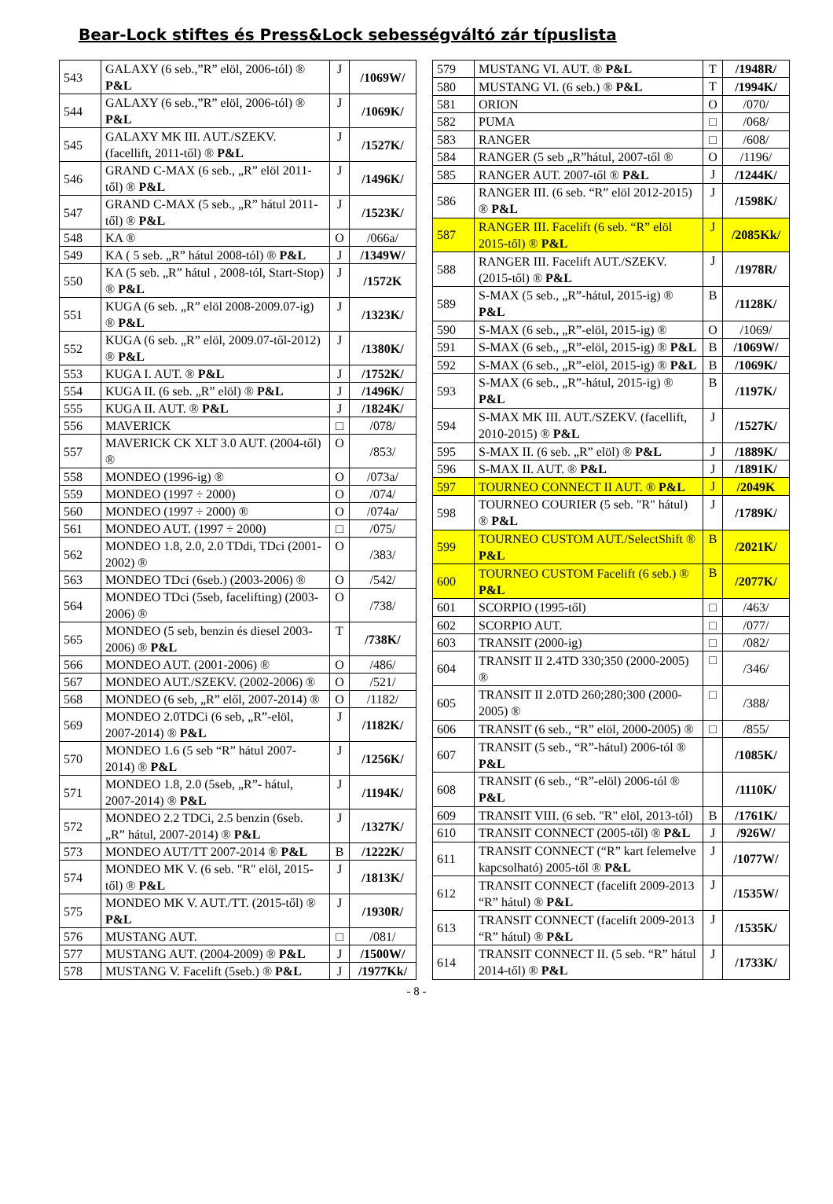Bear-Lock stiftes és Press&Lock sebességváltó zár típuslista
| 543 | GALAXY (6 seb.,”R” elöl, 2006-tól) ® P&L | J | /1069W/ |
| 544 | GALAXY (6 seb.,”R” elöl, 2006-tól) ® P&L | J | /1069K/ |
| 545 | GALAXY MK III. AUT./SZEKV. (facellift, 2011-től) ® P&L | J | /1527K/ |
| 546 | GRAND C-MAX (6 seb., „R” elöl 2011-től) ® P&L | J | /1496K/ |
| 547 | GRAND C-MAX (5 seb., „R” hátul 2011-től) ® P&L | J | /1523K/ |
| 548 | KA ® | O | /066a/ |
| 549 | KA ( 5 seb. „R” hátul 2008-tól) ® P&L | J | /1349W/ |
| 550 | KA (5 seb. „R” hátul , 2008-tól, Start-Stop) ® P&L | J | /1572K |
| 551 | KUGA (6 seb. „R” elöl 2008-2009.07-ig) ® P&L | J | /1323K/ |
| 552 | KUGA (6 seb. „R” elöl, 2009.07-től-2012) ® P&L | J | /1380K/ |
| 553 | KUGA I. AUT. ® P&L | J | /1752K/ |
| 554 | KUGA II. (6 seb. „R” elöl) ® P&L | J | /1496K/ |
| 555 | KUGA II. AUT. ® P&L | J | /1824K/ |
| 556 | MAVERICK | □ | /078/ |
| 557 | MAVERICK CK XLT 3.0 AUT. (2004-től) ® | O | /853/ |
| 558 | MONDEO (1996-ig) ® | O | /073a/ |
| 559 | MONDEO (1997 ÷ 2000) | O | /074/ |
| 560 | MONDEO (1997 ÷ 2000) ® | O | /074a/ |
| 561 | MONDEO AUT. (1997 ÷ 2000) | □ | /075/ |
| 562 | MONDEO 1.8, 2.0, 2.0 TDdi, TDci (2001-2002) ® | O | /383/ |
| 563 | MONDEO TDci (6seb.) (2003-2006) ® | O | /542/ |
| 564 | MONDEO TDci (5seb, facelifting) (2003-2006) ® | O | /738/ |
| 565 | MONDEO (5 seb, benzin és diesel 2003-2006) ® P&L | T | /738K/ |
| 566 | MONDEO AUT. (2001-2006) ® | O | /486/ |
| 567 | MONDEO AUT./SZEKV. (2002-2006) ® | O | /521/ |
| 568 | MONDEO (6 seb, „R” elől, 2007-2014) ® | O | /1182/ |
| 569 | MONDEO 2.0TDCi (6 seb, „R”-elöl, 2007-2014) ® P&L | J | /1182K/ |
| 570 | MONDEO 1.6 (5 seb “R” hátul 2007-2014) ® P&L | J | /1256K/ |
| 571 | MONDEO 1.8, 2.0 (5seb, „R”- hátul, 2007-2014) ® P&L | J | /1194K/ |
| 572 | MONDEO 2.2 TDCi, 2.5 benzin (6seb. „R” hátul, 2007-2014) ® P&L | J | /1327K/ |
| 573 | MONDEO AUT/TT 2007-2014 ® P&L | B | /1222K/ |
| 574 | MONDEO MK V. (6 seb. "R" elöl, 2015-től) ® P&L | J | /1813K/ |
| 575 | MONDEO MK V. AUT./TT. (2015-től) ® P&L | J | /1930R/ |
| 576 | MUSTANG AUT. | □ | /081/ |
| 577 | MUSTANG AUT. (2004-2009) ® P&L | J | /1500W/ |
| 578 | MUSTANG V. Facelift (5seb.) ® P&L | J | /1977Kk/ |
| 579 | MUSTANG VI. AUT. ® P&L | T | /1948R/ |
| 580 | MUSTANG VI. (6 seb.) ® P&L | T | /1994K/ |
| 581 | ORION | O | /070/ |
| 582 | PUMA | □ | /068/ |
| 583 | RANGER | □ | /608/ |
| 584 | RANGER (5 seb „R”hátul, 2007-től ® | O | /1196/ |
| 585 | RANGER AUT. 2007-től ® P&L | J | /1244K/ |
| 586 | RANGER III. (6 seb. “R” elöl 2012-2015) ® P&L | J | /1598K/ |
| 587 | RANGER III. Facelift (6 seb. “R” elöl 2015-től) ® P&L | J | /2085Kk/ |
| 588 | RANGER III. Facelift AUT./SZEKV. (2015-től) ® P&L | J | /1978R/ |
| 589 | S-MAX (5 seb., „R”-hátul, 2015-ig) ® P&L | B | /1128K/ |
| 590 | S-MAX (6 seb., „R”-elöl, 2015-ig) ® | O | /1069/ |
| 591 | S-MAX (6 seb., „R”-elöl, 2015-ig) ® P&L | B | /1069W/ |
| 592 | S-MAX (6 seb., „R”-elöl, 2015-ig) ® P&L | B | /1069K/ |
| 593 | S-MAX (6 seb., „R”-hátul, 2015-ig) ® P&L | B | /1197K/ |
| 594 | S-MAX MK III. AUT./SZEKV. (facellift, 2010-2015) ® P&L | J | /1527K/ |
| 595 | S-MAX II. (6 seb. „R” elöl) ® P&L | J | /1889K/ |
| 596 | S-MAX II. AUT. ® P&L | J | /1891K/ |
| 597 | TOURNEO CONNECT II AUT. ® P&L | J | /2049K |
| 598 | TOURNEO COURIER (5 seb. "R" hátul) ® P&L | J | /1789K/ |
| 599 | TOURNEO CUSTOM AUT./SelectShift ® P&L | B | /2021K/ |
| 600 | TOURNEO CUSTOM Facelift (6 seb.) ® P&L | B | /2077K/ |
| 601 | SCORPIO (1995-től) | □ | /463/ |
| 602 | SCORPIO AUT. | □ | /077/ |
| 603 | TRANSIT (2000-ig) | □ | /082/ |
| 604 | TRANSIT II 2.4TD 330;350 (2000-2005) ® | □ | /346/ |
| 605 | TRANSIT II 2.0TD 260;280;300 (2000-2005) ® | □ | /388/ |
| 606 | TRANSIT (6 seb., “R” elöl, 2000-2005) ® | □ | /855/ |
| 607 | TRANSIT (5 seb., “R”-hátul) 2006-tól ® P&L | | /1085K/ |
| 608 | TRANSIT (6 seb., “R”-elöl) 2006-tól ® P&L | | /1110K/ |
| 609 | TRANSIT VIII. (6 seb. "R" elöl, 2013-tól) | B | /1761K/ |
| 610 | TRANSIT CONNECT (2005-től) ® P&L | J | /926W/ |
| 611 | TRANSIT CONNECT (“R” kart felemelve kapcsolható) 2005-től ® P&L | J | /1077W/ |
| 612 | TRANSIT CONNECT (facelift 2009-2013 “R” hátul) ® P&L | J | /1535W/ |
| 613 | TRANSIT CONNECT (facelift 2009-2013 “R” hátul) ® P&L | J | /1535K/ |
| 614 | TRANSIT CONNECT II. (5 seb. “R” hátul 2014-től) ® P&L | J | /1733K/ |
- 8 -